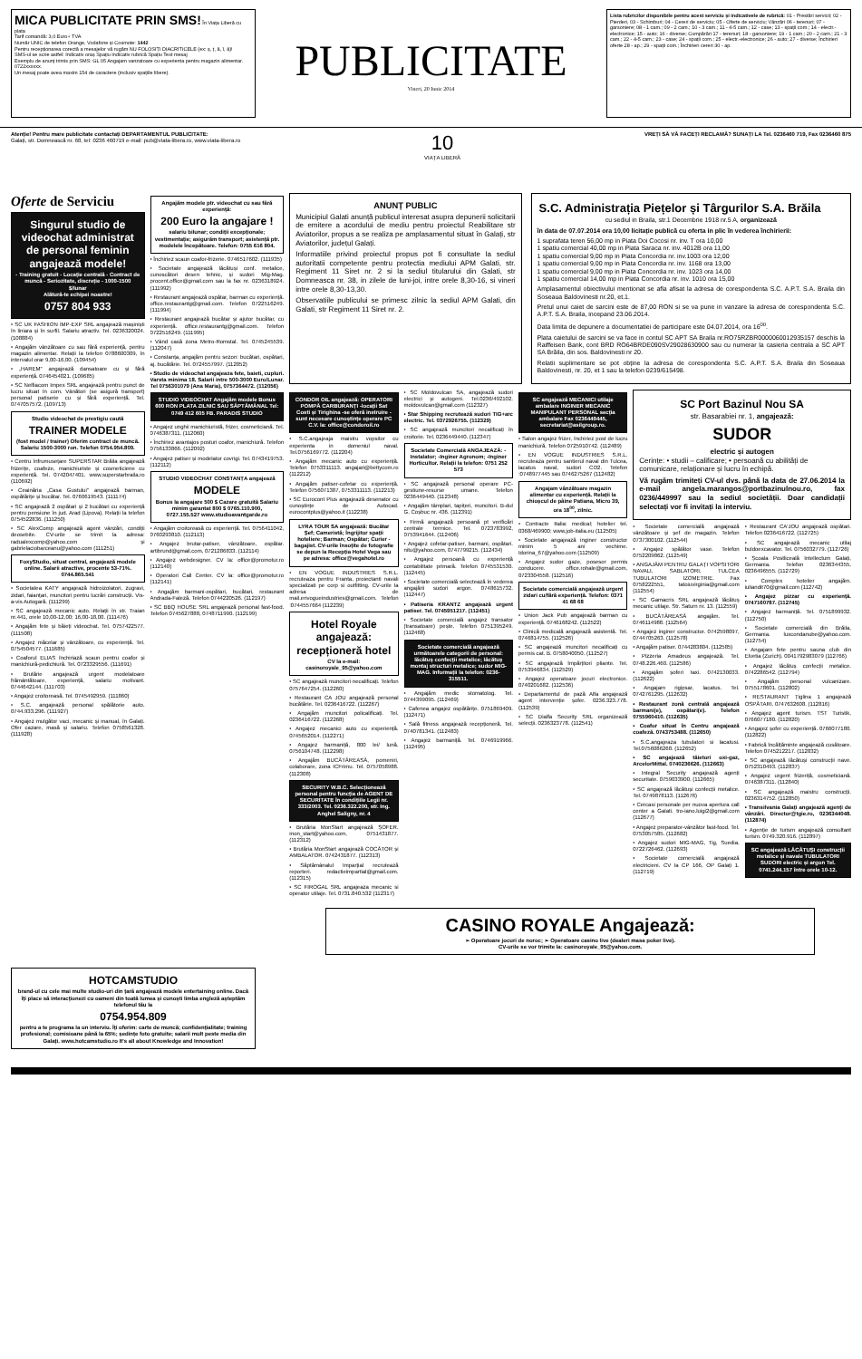MICA PUBLICITATE PRIN SMS! În Viața Liberă cu plata
Tarif comandă: 3,0 Euro+ TVA
Număr UNIC de telefon Orange, Vodafone și Cosmote: 1442
Pentru recepționarea corectă a mesajelor vă rugăm NU FOLOSIȚI DIACRITICELE (ex: ș, ț, ă, î, â)!
SMS-ul se scrie astfel: Indicativ oraș Spațiu Indicativ rubrică Spațiu Text mesaj
Exemplu de anunț trimis prin SMS: GL 05 Angajam vanzatoare cu experienta pentru magazin alimentar. 0722xxxxxx.
Un mesaj poate avea maxim 154 de caractere (inclusiv spațiile libere).
PUBLICITATE
Vineri, 20 Iunie 2014
Lista rubricilor disponibile pentru acest serviciu și indicativele de rubrică: 01 - Prestări servicii; 02 - Pierderi, 03 - Schimburi; 04 - Cereri de serviciu; 05 - Oferte de serviciu; Vânzări 06 - terenuri; 07 - garsoniere; 08 - 1 cam.; 09 - 2 cam.; 10 - 3 cam.; 11 - 4-5 cam.; 12 - case; 13 - spații com.; 14 - electr.-electronice; 15 - auto; 16 - diverse; Cumpărări 17 - terenuri; 18 - garsoniere; 19 - 1 cam.; 20 - 2 cam.; 21 - 3 cam.; 22 - 4-5 cam.; 23 - case; 24 - spații com.; 25 - electr.-electronice; 26 - auto; 27 - diverse; Închirieri oferte 28 - ap.; 29 - spații com.; Închirieri cereri 30 - ap.
Atenție! Pentru mare publicitate contactați DEPARTAMENTUL PUBLICITATE:
Galați, str. Domnească nr. 68, tel: 0236 460719 e-mail: pub@viata-libera.ro, www.viata-libera.ro
10
VIAȚA LIBERĂ
VREȚI SĂ VĂ FACEȚI RECLAMĂ? SUNAȚI LA Tel. 0236460 719, Fax 0236460 875
Oferte de Serviciu
Singurul studio de videochat administrat de personal feminin angajează modele!
- Training gratuit - Locație centrală - Contract de muncă - Seriozitate, discreție - 1000-1500 $/lunar
Alătură-te echipei noastre!
0757 804 933
• SC UK FASHION IMP-EXP SRL angajează mașiniști în liniara și în surfil. Salariu atractiv. Tel. 0236320024. (108884)
• Angajăm vânzătoare cu sau fără experiență, pentru magazin alimentar. Relații la telefon 0788600309, în intervalul orar 9,00-16,00. (109454)
• „HAREM" angajează dansatoare cu și fără experiență. 0746454021. (109685)
• SC Nelfiacom Impex SRL angajează pentru punct de lucru situat în com. Vânători (se asigură transport) personal patiserie cu și fără experiență. Tel. 0747057572. (109713)
Studio videochat de prestigiu caută
TRAINER MODELE
(fost model / trainer) Oferim contract de muncă. Salariu 1500-3000 ron. Telefon 0754.954.809.
• Centru înfrumusețare SUPERSTAR Brăila angajează frizerițe, coafeze, manichiuriste și cosmeticiene cu experiență. Tel. 0742047401. www.superstarbraila.ro (110692)
• Ceainăria „Casa Gustului" angajează barman, ospătărițe și bucătar. Tel. 0760619543. (111174)
• SC angajează 2 ospătari și 2 bucătari cu experiență pentru pensiune în jud. Arad (Lipova). Relații la telefon 0754522836. (111250)
• SC AlexComp angajează agent vânzări, condiții deosebite. CV-urile se trimit la adresa: radualexcomp@yahoo.com și gabrielaciobarceanu@yahoo.com (111251)
FoxyStudio, situat central, angajează modele online. Salarii atractive, procente 53-71%. 0744.865.541
• Societatea KATY angajează hidroizolatori, zugravi, zidari, faianțari, muncitori pentru lucrări construcții. Vis-a-vis Autogară. (111299)
• SC angajează mecanic auto. Relații în str. Traian nr.441, orele 10,00-12,00; 16,00-18,00. (111476)
• Angajăm fete și băieți videochat. Tel. 0757422577. (111508)
• Angajez măcelar și vânzătoare, cu experiență. Tel. 0754504577. (111685)
• Coaforul ELIAS închiriază scaun pentru coafor și manichiură-pedichiură. Tel. 0723329556. (111691)
• Brutărie angajează urgent modelatoare frământătoare, experiență, salariu motivant. 0744642144. (111703)
• Angajez croitoreasă. Tel. 0745492959. (111860)
• S.C. angajează personal spălătorie auto. 0744.933.296. (111927)
• Angajez mulgător vaci, mecanic și manual, în Galați. Ofer cazare, masă și salariu. Telefon 0758561328. (111928)
Angajăm modele ptr. videochat cu sau fără experiență:
200 Euro la angajare !
salariu bilunar; condiții excepționale; vestimentație; asigurăm transport; asistență ptr. modelele începătoare. Telefon: 0755 616 804.
• Închiriez scaun coafor-frizerie. 0746517602. (111935)
• Societate angajează lăcătuși conf. metalice, cunoscători desen tehnic, și sudori Mig-Mag. procent.office@gmail.com sau la fax nr. 0236318924. (111992)
• Restaurant angajează ospătar, barman cu experiență. office.restaurantg@gmail.com. Telefon 0722516249. (111994)
• Restaurant angajează bucătar și ajutor bucătar, cu experiență. office.restaurantg@gmail.com. Telefon 0722516249. (111995)
• Vând casă zona Metro-Romstal. Tel. 0745245539. (112047)
• Constanța, angajăm pentru sezon: bucătari, ospătari, aj. bucătărie. Tel. 0724557997. (112052)
• Studio de videochat angajeaza fete, baieti, cupluri. Varsta minima 18. Salarii intre 500-3000 Euro/Lunar. Tel 0756301079 (Ana Maria), 0757364472. (112056)
STUDIO VIDEOCHAT Angajăm modele Bonus 600 RON PLATA ZILNIC SAU SĂPTĂMÂNAL Tel: 0749 412 605 FB. PARADIS STUDIO
• Angajez unghii manichiuristă, frizer, cosmeticiană. Tel. 0746387311. (112060)
• Închiriez avantajos posturi coafor, manichiură. Telefon 0756133866. (112092)
• Angajez patiser și modelator covrigi. Tel. 0743419753. (112112)
STUDIO VIDEOCHAT CONSTANȚA angajează
MODELE
Bonus la angajare 500 $ Cazare gratuită Salariu minim garantat 800 $ 0765.110.900, 0727.155.527 www.studioavantgarde.ro
• Angajăm croitoreasă cu experiență. Tel. 0756411042, 0760293810. (112113)
• Angajez brutar-patiser, vânzătoare, ospătar. artibrund@gmail.com, 0721286833. (112114)
• Angajez webdesigner. CV la: office@promotur.ro (112140)
• Operatori Call Center. CV la: office@promotur.ro (112141)
• Angajăm barmani-ospătari, bucătari, restaurant Andrada-Faleză. Telefon 0744220526. (112197)
• SC BBQ HOUSE SRL angajează personal fast-food. Telefon 0745627888, 0748711990. (112199)
ANUNȚ PUBLIC
Municipiul Galati anunță publicul interesat asupra depunerii solicitarii de emitere a acordului de mediu pentru proiectul Reabilitare str Aviatorilor, propus a se realiza pe amplasamentul situat în Galați, str Aviatorilor, județul Galați.
Informatiile privind proiectul propus pot fi consultate la sediul autoritatii competente pentru protectia mediului APM Galati, str. Regiment 11 Siret nr. 2 si la sediul titularului din Galati, str Domneasca nr. 38, in zilele de luni-joi, intre orele 8,30-16, si vineri intre orele 8,30-13,30.
Observatiile publicului se primesc zilnic la sediul APM Galati, din Galati, str Regiment 11 Siret nr. 2.
S.C. Administrația Piețelor și Târgurilor S.A. Brăila
cu sediul in Braila, str.1 Decembrie 1918 nr.5 A, organizează
în data de 07.07.2014 ora 10,00 licitație publică cu oferta in plic în vederea închirierii:
1 suprafata teren 56,00 mp in Piata Doi Cocosi nr. inv. T ora 10,00
1 spatiu comercial 40,00 mp in Piata Saraca nr. inv. 4012B ora 11,00
1 spatiu comercial 9,00 mp in Piata Concordia nr. inv.1003 ora 12,00
1 spatiu comercial 9,00 mp in Piata Concordia nr. inv. 1168 ora 13,00
1 spatiu comercial 9,00 mp in Piata Concordia nr. inv. 1023 ora 14,00
1 spatiu comercial 14,00 mp in Piata Concordia nr. inv. 1010 ora 15,00
Amplasamentul obiectivului mentionat se afla afisat la adresa de corespondenta S.C. A.P.T. S.A. Braila din Soseaua Baldovinesti nr.20, et.1.
Pretul unui caiet de sarcini este de 87,00 RON si se va pune in vanzare la adresa de corespondenta S.C. A.P.T. S.A. Braila, incepand 23.06.2014.
Data limita de depunere a documentatiei de participare este 04.07.2014, ora 16<sup>00</sup>.
Plata caietului de sarcini se va face in contul SC APT SA Braila nr.RO75RZBR0000060012935157 deschis la Raiffeisen Bank, cont BRD RO64BRDE090SV29028630900 sau cu numerar la casieria centrala a SC APT SA Brăila, din sos. Baldovinesti nr 20.
Relatii suplimentare se pot obține la adresa de corespondenta S.C. A.P.T. S.A. Braila din Soseaua Baldovinesti, nr. 20, et 1 sau la telefon 0239/615498.
CONDOR OIL angajează: OPERATORI POMPĂ CARBURANȚI -locații Sat Costi și Tirighina -se oferă instruire -sunt necesare cunoștințe operare PC C.V. la: office@condoroil.ro
• S.C.angajeaja maistru vopsitor cu experienta in domeniul naval. Tel.0756169772. (112204)
• Angajăm mecanic auto cu experiență. Telefon 0753311113. angajari@bettycom.ro (112212)
• Angajăm patiser-cofetar cu experiență. Telefon 0756071387, 0753311113. (112213)
• SC Eurocont Plus angajează desenator cu cunoștințe de Autocad. eurocontplus@yahoo.it (112238)
LYRA TOUR SA angajează: Bucătar Șef; Cameristă; Îngrijitor spații hoteliere; Barman; Ospătar; Curier - bagajist. CV-urile însoțite de fotografie se depun la Recepția Hotel Vega sau pe adresa: office@vegahotel.ro
• EN VOGUE INDUSTRIES S.R.L. recruteaza pentru Franta, proiectanti navali specializati pe corp si outfitting. CV-urile la adresa de mail.envogueindustries@gmail.com. Telefon :0744557664 (112239)
Hotel Royale angajează: recepționeră hotel
CV la e-mail: casinoroyale_95@yahoo.com
• SC angajează muncitori necalificați. Telefon 0757647254. (112260)
• Restaurant CA JOU angajează personal bucătărie. Tel. 0236416722. (112267)
• Angajăm muncitori policalificați. Tel. 0236416722. (112268)
• Angajez mecanici auto cu experiență. 0745652014. (112271)
• Angajez barmaniță, 800 lei/ lună. 0756104748. (112298)
• Angajăm BUCĂTĂREASĂ, pomeniri, colaborare, zona ICFrimu. Tel. 0757058988. (112308)
SECURITY W.B.C. Selecționează personal pentru funcția de AGENT DE SECURITATE în condițiile Legii nr. 333/2003. Tel. 0236.322.200, str. Ing. Anghel Saligny, nr. 4
• Brutăria MonStart angajează ȘOFER. mon_start@yahoo.com, 0751431877. (112312)
• Brutăria MonStart angajează COCĂTOR și AMBALATOR. 0742431877. (112313)
• Săptămânalul Imparțial recrutează reporteri. redactieimpartial@gmail.com. (112315)
• SC FIROGAL SRL angajeaza mecanic si operator utilaje. Tel. 0731.840.532 (112317)
• SC Moldovulcan SA, angajează sudori electrici și autogeni. Tel.0236/492102. moldovulcan@gmail.com (112327)
• Star Shipping recrutează sudori TIG+arc electric. Tel. 0372926755. (112329)
• SC angajează muncitori necalificați în croitorie. Tel. 0236449440. (112347)
Societate Comercială ANGAJEAZĂ: -Instalator; -Inginer Agronom; -Inginer Horticultor. Relații la telefon: 0751 252 573
• SC angajează personal operare PC-gestiune-resurse umane. Telefon 0236449440. (112348)
• Angajăm tâmplari, tapițeri, muncitori. B-dul G. Coșbuc nr. 436. (112391)
• Firmă angajează persoană pt verificări centrale termice. Tel. 0723783992, 0753941644. (112406)
• Angajez cofetar-patiser, barmani, ospătari. nitu@yahoo.com, 0747799215. (112434)
• Angajez persoană cu experiență contabilitate primară. Telefon 0745531530. (112445)
• Societate comercială selectează în vederea angajării sudori argon. 0748615732. (112447)
• Patiseria KRANTZ angajează urgent patiser. Tel. 0745951217. (112451)
• Societate comercială angajez transator (transatoare) pește. Telefon 0751395249. (112468)
Societate comercială angajează următoarele categorii de personal: lăcătuș confecții metalice; lăcătuș montaj structuri metalice; sudor MIG-MAG. Informații la telefon: 0236-315511.
• Angajăm medic stomatolog. Tel. 0744399095. (112469)
• Cafenea angajez ospătărițe. 0751869409. (112471)
• Sală fitness angajează recepționeră. Tel. 0740781341. (112483)
• Angajez barmaniță. Tel. 0746919966. (112495)
SC angajează MECANICI utilaje ambalare INGINER MECANIC MANIPULANT PERSONAL secția ambalare Fax 0236449445, secretariat@asilgroup.ro.
• Salon angajez frizer, închiriez post de lucru manichiură. Telefon 0725910742. (112489)
• EN VOGUE INDUSTRIES S.R.L. recruteaza pentru santierul naval din Tulcea, lacatus naval, sudori CO2. Telefon :0748977445 sau 0746275267 (112482)
Angajam vânzătoare magazin alimentar cu experiență. Relații la chioșcul de pâine Patiana, Micro 39, ora 18<sup>00</sup>, zilnic.
• Contracte Italia: medical; hotelier tel. 0368/469900; www.job-italia.eu (112505)
• Societate angajează inginer constructor minim 5 ani vechime. Idorina_67@yahoo.com (112509)
• Angajez sudor gaze, posesor permis conducere. office.rohale@gmail.com, 0723304558. (112516)
Societate comercială angajează urgent zidari cu/fără experiență. Telefon: 0371 41 68 68
• Union Jack Pub angajează barman cu experiență. 0746168242. (112522)
• Clinică medicală angajează asistentă. Tel. 0746814755. (112526)
• SC angajează muncitori necalificați cu permis cat. B. 0758040050. (112527)
• SC angajează împărțitori pliante. Tel. 0753946834. (112529)
• Angajez operatoare jocuri electronice. 0740201682. (112536)
• Departamentul de pază Alfa angajează agent intervenție șofer. 0236.323.778. (112539)
• SC Dialfa Security SRL organizează selecții. 0236323778. (112541)
SC Port Bazinul Nou SA
str. Basarabiei nr. 1, angajează:
SUDOR
electric și autogen
Cerințe: • studii – calificare; • persoană cu abilități de comunicare, relaționare și lucru în echipă.
Vă rugăm trimiteți CV-ul dvs. până la data de 27.06.2014 la e-mail angela.marangos@portbazinulnou.ro, fax 0236/449997 sau la sediul societății. Doar candidații selectați vor fi invitați la interviu.
• Societate comercială angajează vânzătoare și șef de magazin. Telefon 0737300102. (112544)
• Angajez spălător vase. Telefon 0752209862. (112549)
• ANGAJĂM PENTRU GALAȚI VOPSITORI NAVALI, SABLATORI, TULCEA TUBULATORI IZOMETRIE. Fax 0758222551, tatoiuvirginia@gmail.com (112554)
• SC Gamacris SRL angajează lăcătuș mecanic utilaje. Str. Saturn nr. 13. (112559)
• BUCĂTĂREASĂ angajăm. Tel. 0746114988. (112564)
• Angajez inginer constructor. 0742598097, 0744705263. (112578)
• Angajăm patiser. 0744283804. (112585)
• Pizzeria Amadeus angajează. Tel. 0748.226.460. (112586)
• Angajăm șoferi taxi. 0742130033. (112622)
• Angajam rigipsar, lacatus. Tel. 0742761295. (112632)
• Restaurant zonă centrală angajează barmani(e), ospătari(e). Telefon 0755960410. (112635)
• Coafor situat în Centru angajează coafeză. 0743753488. (112650)
• S.C.angajeaza tubulatori si lacatusi. Tel.0756086268. (112652)
• SC angajează tăietori oxi-gaz, ArcelorMittal. 0740236626. (112663)
• Integral Security angajează agenți securitate. 0759033900. (112665)
• SC angajează lăcătuși confecții metalice. Tel. 0749878113. (112676)
• Cercasi personale per nuova apertura call center a Galati. tro-iano.luigi2@gmail.com (112677)
• Angajez preparator-vânzător fast-food. Tel. 0753057585. (112682)
• Angajez sudori MIG-MAG, Tig, Suedia. 0722726462. (112693)
• Societate comercială angajează electricieni. CV la CP 166, OP Galați 1. (112719)
• Restaurant CA'JOU angajează ospătari. Telefon 0236416722. (112725)
• SC angajează mecanic utilaj buldoexcavator. Tel. 0756032779. (112726)
• Școala Postliceală Intellectum Galați, Germania. Telefon 0236344355, 0236496555. (112729)
• Complex hotelier angajăm. iuliandit70@gmail.com (112742)
• Angajez pizzar cu experiență. 0747160787. (112745)
• Angajez barmaniță. Tel. 0751899932. (112750)
• Societate comercială din Brăila, Germania. luxcondanube@yahoo.com. (112754)
• Angajam fete pentru sauna club din Elvetia (Zurich). 0041792983079 (112766)
• Angajez lăcătuș confecții metalice. 0742286542. (112794)
• Angajăm personal vulcanizare. 0755178601. (112802)
• RESTAURANT Țiglina 1 angajează OSPĂTARI. 0747632608. (112816)
• Angajez agent turism. TST Turistik, 0766077180. (112820)
• Angajez șofer cu experiență. 0766077180. (112822)
• Fabrică încălțăminte angajează cusătoare. Telefon 0745212217. (112832)
• SC angajează lăcătuși construcții nave. 0752310493. (112837)
• Angajez urgent frizeriță, cosmeticiană. 0746387311. (112840)
• SC angajează maistru construcții. 0236314752. (112850)
• Transilvania Galați angajează agenți de vânzări. Director@tgie.ro, 0236344048. (112874)
• Agenție de turism angajează consultant turism. 0749.320.916. (112897)
SC angajează LĂCĂTUȘI construcții metalice și navale TUBULATORI SUDORI electric și argon Tel. 0741.244.157 între orele 10-12.
CASINO ROYALE Angajează:
➢ Operatoare jocuri de noroc; ➢ Operatoare casino live (dealeri masa poker live).
CV-urile se vor trimite la: casinoroyale_95@yahoo.com.
HOTCAMSTUDIO
brand-ul cu cele mai multe studio-uri din țară angajează modele entertaining online. Dacă îți place să interacționezi cu oameni din toată lumea și cunoști limba engleză așteptăm telefonul tău la
0754.954.809
pentru a te programa la un interviu. Îți oferim: carte de muncă; confidențialitate; training profesional; comisioane până la 65%; ședințe foto gratuite; salarii mult peste media din Galați. www.hotcamstudio.ro It's all about Knowledge and Innovation!